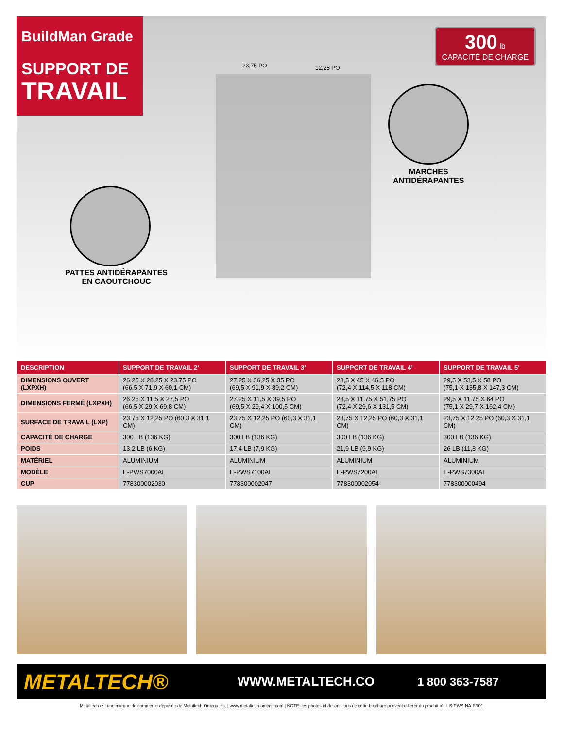BuildMan Grade
SUPPORT DE
TRAVAIL
300 lb
CAPACITÉ DE CHARGE
23,75 PO 12,25 PO
MARCHES
ANTIDÉRAPANTES
PATTES ANTIDÉRAPANTES
EN CAOUTCHOUC
| DESCRIPTION | SUPPORT DE TRAVAIL 2’ | SUPPORT DE TRAVAIL 3’ | SUPPORT DE TRAVAIL 4’ | SUPPORT DE TRAVAIL 5’ |
| --- | --- | --- | --- | --- |
| DIMENSIONS OUVERT (LXPXH) | 26,25 X 28,25 X 23,75 PO (66,5 X 71,9 X 60,1 CM) | 27,25 X 36,25 X 35 PO (69,5 X 91,9 X 89,2 CM) | 28,5 X 45 X 46,5 PO (72,4 X 114,5 X 118 CM) | 29,5 X 53,5 X 58 PO (75,1 X 135,8 X 147,3 CM) |
| DIMENSIONS FERMÉ (LXPXH) | 26,25 X 11,5 X 27,5 PO (66,5 X 29 X 69,8 CM) | 27,25 X 11,5 X 39,5 PO (69,5 X 29,4 X 100,5 CM) | 28,5 X 11,75 X 51,75 PO (72,4 X 29,6 X 131,5 CM) | 29,5 X 11,75 X 64 PO (75,1 X 29,7 X 162,4 CM) |
| SURFACE DE TRAVAIL (LXP) | 23,75 X 12,25 PO (60,3 X 31,1 CM) | 23,75 X 12,25 PO (60,3 X 31,1 CM) | 23,75 X 12,25 PO (60,3 X 31,1 CM) | 23,75 X 12,25 PO (60,3 X 31,1 CM) |
| CAPACITÉ DE CHARGE | 300 LB (136 KG) | 300 LB (136 KG) | 300 LB (136 KG) | 300 LB (136 KG) |
| POIDS | 13,2 LB (6 KG) | 17,4 LB (7,9 KG) | 21,9 LB (9,9 KG) | 26 LB (11,8 KG) |
| MATÉRIEL | ALUMINIUM | ALUMINIUM | ALUMINIUM | ALUMINIUM |
| MODÈLE | E-PWS7000AL | E-PWS7100AL | E-PWS7200AL | E-PWS7300AL |
| CUP | 778300002030 | 778300002047 | 778300002054 | 778300000494 |
METALTECH® WWW.METALTECH.CO 1 800 363-7587
Metaltech est une marque de commerce deposée de Metaltech-Omega inc. | www.metaltech-omega.com | NOTE: les photos et descriptions de cette brochure peuvent différer du produit réel. S-PWS-NA-FR01